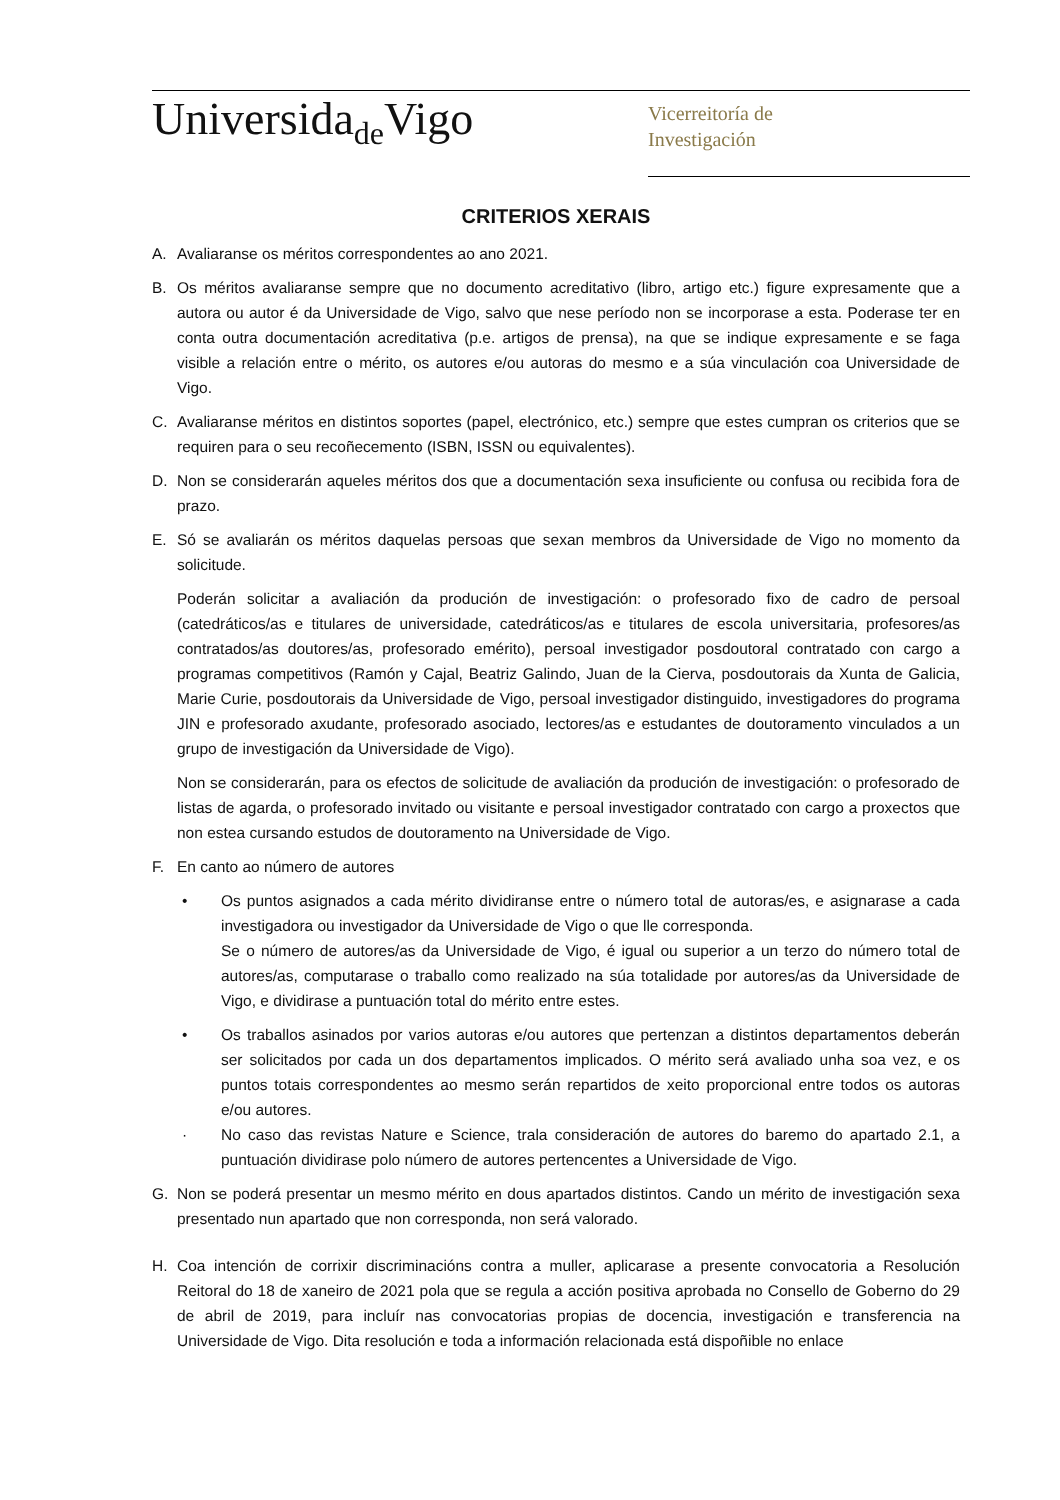Universida<sub>de</sub>Vigo
Vicerreitoría de
Investigación
CRITERIOS XERAIS
A. Avaliaranse os méritos correspondentes ao ano 2021.
B. Os méritos avaliaranse sempre que no documento acreditativo (libro, artigo etc.) figure expresamente que a autora ou autor é da Universidade de Vigo, salvo que nese período non se incorporase a esta. Poderase ter en conta outra documentación acreditativa (p.e. artigos de prensa), na que se indique expresamente e se faga visible a relación entre o mérito, os autores e/ou autoras do mesmo e a súa vinculación coa Universidade de Vigo.
C. Avaliaranse méritos en distintos soportes (papel, electrónico, etc.) sempre que estes cumpran os criterios que se requiren para o seu recoñecemento (ISBN, ISSN ou equivalentes).
D. Non se considerarán aqueles méritos dos que a documentación sexa insuficiente ou confusa ou recibida fora de prazo.
E. Só se avaliarán os méritos daquelas persoas que sexan membros da Universidade de Vigo no momento da solicitude.
Poderán solicitar a avaliación da produción de investigación: o profesorado fixo de cadro de persoal (catedráticos/as e titulares de universidade, catedráticos/as e titulares de escola universitaria, profesores/as contratados/as doutores/as, profesorado emérito), persoal investigador posdoutoral contratado con cargo a programas competitivos (Ramón y Cajal, Beatriz Galindo, Juan de la Cierva, posdoutorais da Xunta de Galicia, Marie Curie, posdoutorais da Universidade de Vigo, persoal investigador distinguido, investigadores do programa JIN e profesorado axudante, profesorado asociado, lectores/as e estudantes de doutoramento vinculados a un grupo de investigación da Universidade de Vigo).
Non se considerarán, para os efectos de solicitude de avaliación da produción de investigación: o profesorado de listas de agarda, o profesorado invitado ou visitante e persoal investigador contratado con cargo a proxectos que non estea cursando estudos de doutoramento na Universidade de Vigo.
F. En canto ao número de autores
• Os puntos asignados a cada mérito dividiranse entre o número total de autoras/es, e asignarase a cada investigadora ou investigador da Universidade de Vigo o que lle corresponda.
Se o número de autores/as da Universidade de Vigo, é igual ou superior a un terzo do número total de autores/as, computarase o traballo como realizado na súa totalidade por autores/as da Universidade de Vigo, e dividirase a puntuación total do mérito entre estes.
• Os traballos asinados por varios autoras e/ou autores que pertenzan a distintos departamentos deberán ser solicitados por cada un dos departamentos implicados. O mérito será avaliado unha soa vez, e os puntos totais correspondentes ao mesmo serán repartidos de xeito proporcional entre todos os autoras e/ou autores.
· No caso das revistas Nature e Science, trala consideración de autores do baremo do apartado 2.1, a puntuación dividirase polo número de autores pertencentes a Universidade de Vigo.
G. Non se poderá presentar un mesmo mérito en dous apartados distintos. Cando un mérito de investigación sexa presentado nun apartado que non corresponda, non será valorado.
H. Coa intención de corrixir discriminacións contra a muller, aplicarase a presente convocatoria a Resolución Reitoral do 18 de xaneiro de 2021 pola que se regula a acción positiva aprobada no Consello de Goberno do 29 de abril de 2019, para incluír nas convocatorias propias de docencia, investigación e transferencia na Universidade de Vigo. Dita resolución e toda a información relacionada está dispoñible no enlace